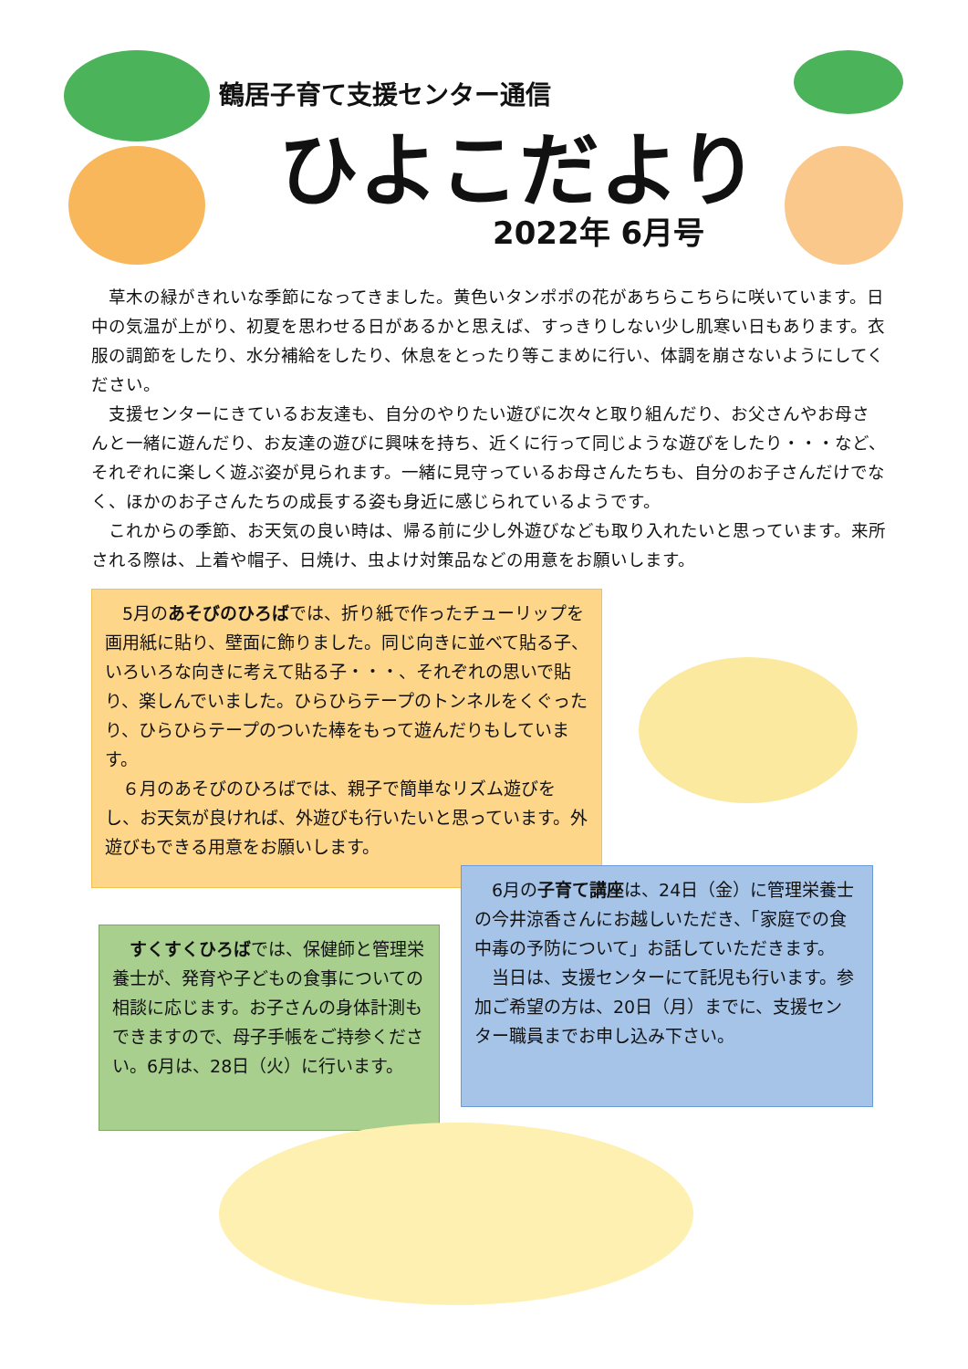鶴居子育て支援センター通信
ひよこだより
2022年 6月号
　草木の緑がきれいな季節になってきました。黄色いタンポポの花があちらこちらに咲いています。日中の気温が上がり、初夏を思わせる日があるかと思えば、すっきりしない少し肌寒い日もあります。衣服の調節をしたり、水分補給をしたり、休息をとったり等こまめに行い、体調を崩さないようにしてください。
　支援センターにきているお友達も、自分のやりたい遊びに次々と取り組んだり、お父さんやお母さんと一緒に遊んだり、お友達の遊びに興味を持ち、近くに行って同じような遊びをしたり・・・など、それぞれに楽しく遊ぶ姿が見られます。一緒に見守っているお母さんたちも、自分のお子さんだけでなく、ほかのお子さんたちの成長する姿も身近に感じられているようです。
　これからの季節、お天気の良い時は、帰る前に少し外遊びなども取り入れたいと思っています。来所される際は、上着や帽子、日焼け、虫よけ対策品などの用意をお願いします。
　5月のあそびのひろばでは、折り紙で作ったチューリップを画用紙に貼り、壁面に飾りました。同じ向きに並べて貼る子、いろいろな向きに考えて貼る子・・・、それぞれの思いで貼り、楽しんでいました。ひらひらテープのトンネルをくぐったり、ひらひらテープのついた棒をもって遊んだりもしています。
　６月のあそびのひろばでは、親子で簡単なリズム遊びをし、お天気が良ければ、外遊びも行いたいと思っています。外遊びもできる用意をお願いします。
　6月の子育て講座は、24日（金）に管理栄養士の今井涼香さんにお越しいただき、「家庭での食中毒の予防について」お話していただきます。
　当日は、支援センターにて託児も行います。参加ご希望の方は、20日（月）までに、支援センター職員までお申し込み下さい。
　すくすくひろばでは、保健師と管理栄養士が、発育や子どもの食事についての相談に応じます。お子さんの身体計測もできますので、母子手帳をご持参ください。6月は、28日（火）に行います。